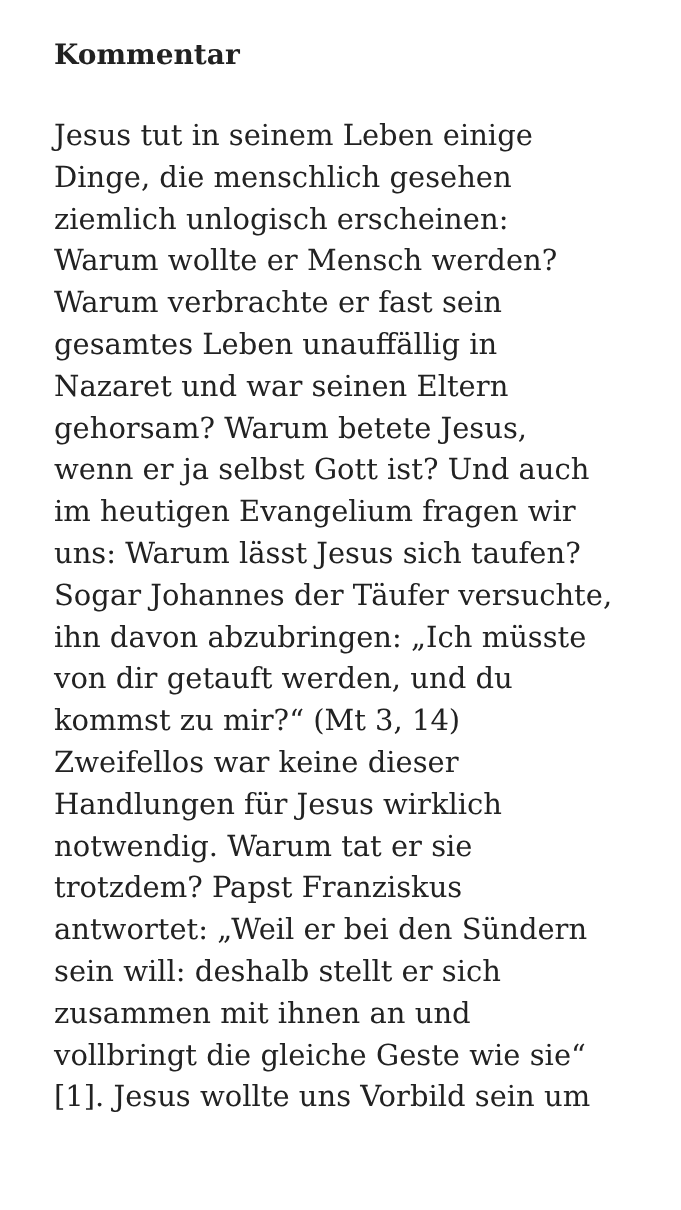Kommentar
Jesus tut in seinem Leben einige
Dinge, die menschlich gesehen
ziemlich unlogisch erscheinen:
Warum wollte er Mensch werden?
Warum verbrachte er fast sein
gesamtes Leben unauffällig in
Nazaret und war seinen Eltern
gehorsam? Warum betete Jesus,
wenn er ja selbst Gott ist? Und auch
im heutigen Evangelium fragen wir
uns: Warum lässt Jesus sich taufen?
Sogar Johannes der Täufer versuchte,
ihn davon abzubringen: „Ich müsste
von dir getauft werden, und du
kommst zu mir?“ (Mt 3, 14)
Zweifellos war keine dieser
Handlungen für Jesus wirklich
notwendig. Warum tat er sie
trotzdem? Papst Franziskus
antwortet: „Weil er bei den Sündern
sein will: deshalb stellt er sich
zusammen mit ihnen an und
vollbringt die gleiche Geste wie sie“
[1]. Jesus wollte uns Vorbild sein um